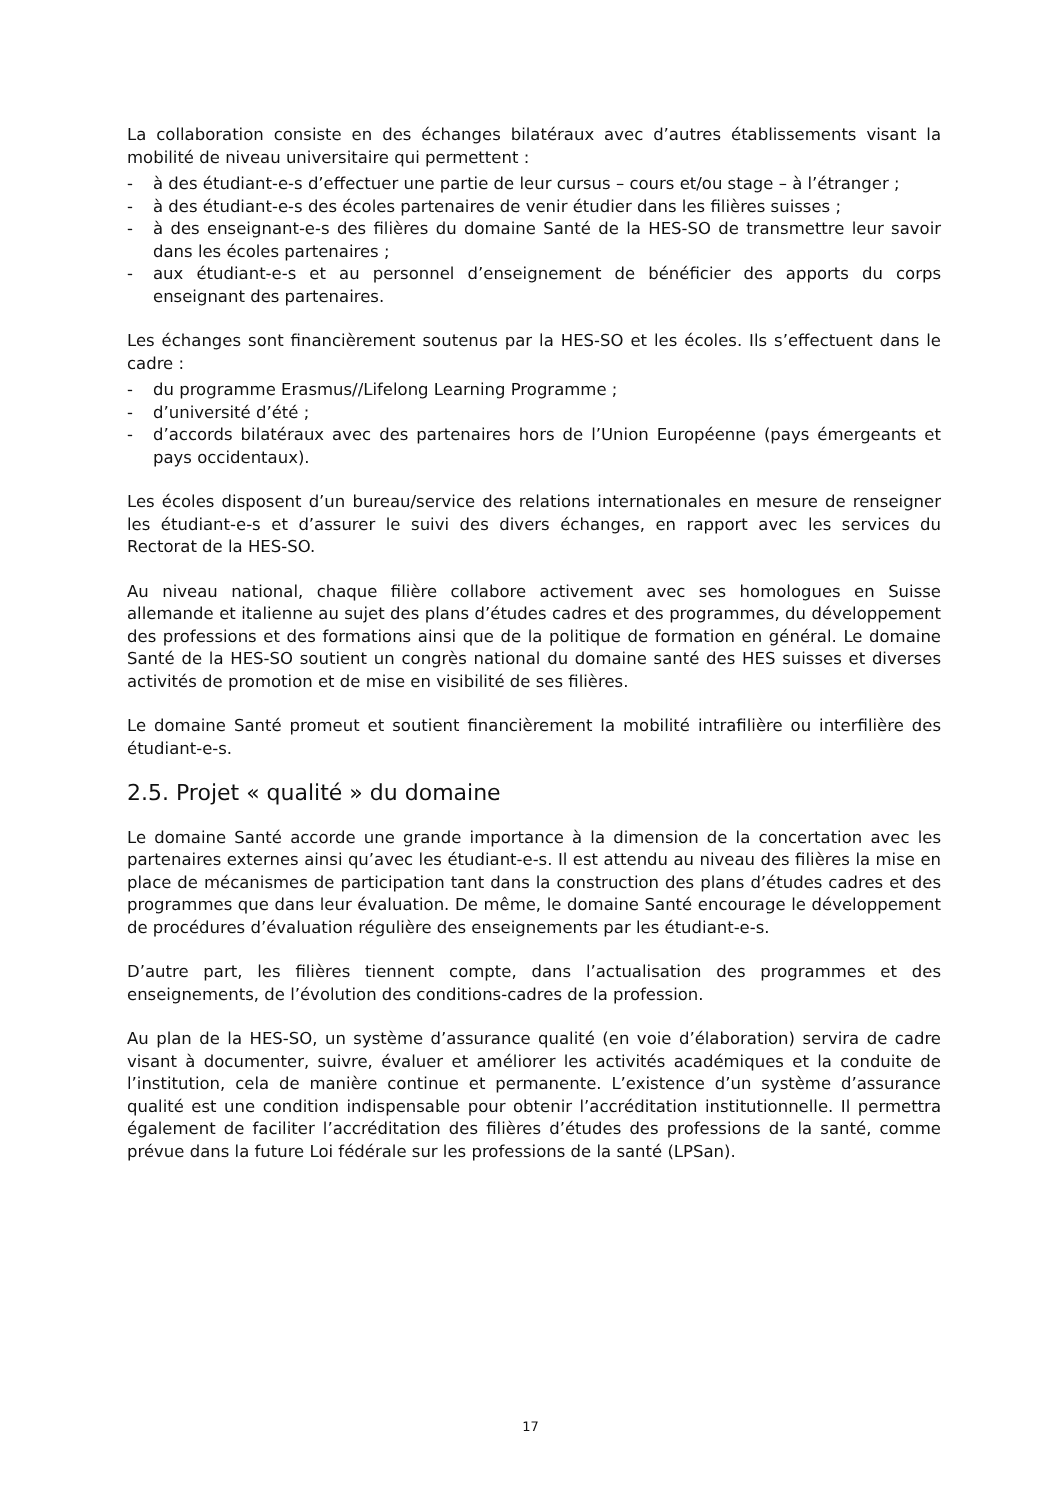La collaboration consiste en des échanges bilatéraux avec d’autres établissements visant la mobilité de niveau universitaire qui permettent :
- à des étudiant-e-s d’effectuer une partie de leur cursus – cours et/ou stage – à l’étranger ;
- à des étudiant-e-s des écoles partenaires de venir étudier dans les filières suisses ;
- à des enseignant-e-s des filières du domaine Santé de la HES-SO de transmettre leur savoir dans les écoles partenaires ;
- aux étudiant-e-s et au personnel d’enseignement de bénéficier des apports du corps enseignant des partenaires.
Les échanges sont financièrement soutenus par la HES-SO et les écoles. Ils s’effectuent dans le cadre :
- du programme Erasmus//Lifelong Learning Programme ;
- d’université d’été ;
- d’accords bilatéraux avec des partenaires hors de l’Union Européenne (pays émergeants et pays occidentaux).
Les écoles disposent d’un bureau/service des relations internationales en mesure de renseigner les étudiant-e-s et d’assurer le suivi des divers échanges, en rapport avec les services du Rectorat de la HES-SO.
Au niveau national, chaque filière collabore activement avec ses homologues en Suisse allemande et italienne au sujet des plans d’études cadres et des programmes, du développement des professions et des formations ainsi que de la politique de formation en général. Le domaine Santé de la HES-SO soutient un congrès national du domaine santé des HES suisses et diverses activités de promotion et de mise en visibilité de ses filières.
Le domaine Santé promeut et soutient financièrement la mobilité intrafilière ou interfilière des étudiant-e-s.
2.5. Projet « qualité » du domaine
Le domaine Santé accorde une grande importance à la dimension de la concertation avec les partenaires externes ainsi qu’avec les étudiant-e-s. Il est attendu au niveau des filières la mise en place de mécanismes de participation tant dans la construction des plans d’études cadres et des programmes que dans leur évaluation. De même, le domaine Santé encourage le développement de procédures d’évaluation régulière des enseignements par les étudiant-e-s.
D’autre part, les filières tiennent compte, dans l’actualisation des programmes et des enseignements, de l’évolution des conditions-cadres de la profession.
Au plan de la HES-SO, un système d’assurance qualité (en voie d’élaboration) servira de cadre visant à documenter, suivre, évaluer et améliorer les activités académiques et la conduite de l’institution, cela de manière continue et permanente. L’existence d’un système d’assurance qualité est une condition indispensable pour obtenir l’accréditation institutionnelle. Il permettra également de faciliter l’accréditation des filières d’études des professions de la santé, comme prévue dans la future Loi fédérale sur les professions de la santé (LPSan).
17